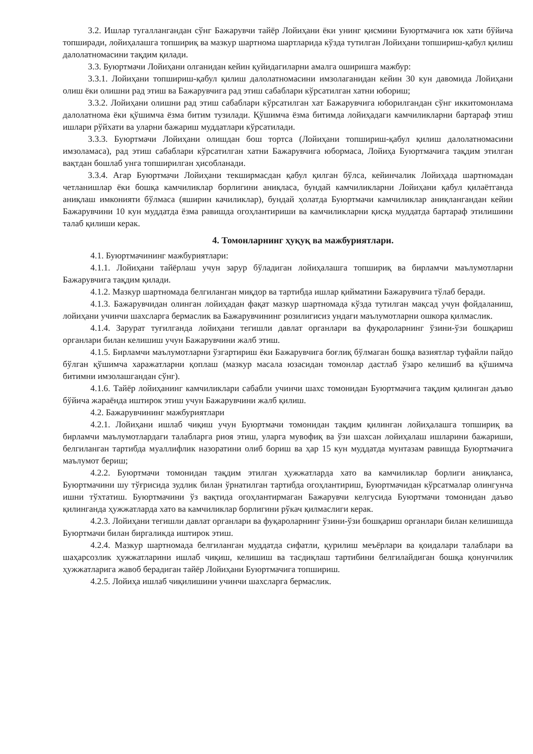3.2. Ишлар тугаллангандан сўнг Бажарувчи тайёр Лойиҳани ёки унинг қисмини Буюртмачига юк хати бўйича топширади, лойиҳалашга топшириқ ва мазкур шартнома шартларида кўзда тутилган Лойиҳани топшириш-қабул қилиш далолатномасини тақдим қилади.
3.3. Буюртмачи Лойиҳани олганидан кейин қуйидагиларни амалга оширишга мажбур:
3.3.1. Лойиҳани топшириш-қабул қилиш далолатномасини имзолаганидан кейин 30 кун давомида Лойиҳани олиш ёки олишни рад этиш ва Бажарувчига рад этиш сабаблари кўрсатилган хатни юбориш;
3.3.2. Лойиҳани олишни рад этиш сабаблари кўрсатилган хат Бажарувчига юборилгандан сўнг иккитомонлама далолатнома ёки қўшимча ёзма битим тузилади. Қўшимча ёзма битимда лойиҳадаги камчиликларни бартараф этиш ишлари рўйхати ва уларни бажариш муддатлари кўрсатилади.
3.3.3. Буюртмачи Лойиҳани олишдан бош тортса (Лойиҳани топшириш-қабул қилиш далолатномасини имзоламаса), рад этиш сабаблари кўрсатилган хатни Бажарувчига юбормаса, Лойиҳа Буюртмачига тақдим этилган вақтдан бошлаб унга топширилган ҳисобланади.
3.3.4. Агар Буюртмачи Лойиҳани текширмасдан қабул қилган бўлса, кейинчалик Лойиҳада шартномадан четланишлар ёки бошқа камчиликлар борлигини аниқласа, бундай камчиликларни Лойиҳани қабул қилаётганда аниқлаш имконияти бўлмаса (яширин качиликлар), бундай ҳолатда Буюртмачи камчиликлар аниқлангандан кейин Бажарувчини 10 кун муддатда ёзма равишда огоҳлантириши ва камчиликларни қисқа муддатда бартараф этилишини талаб қилиши керак.
4. Томонларнинг ҳуқуқ ва мажбуриятлари.
4.1. Буюртмачининг мажбуриятлари:
4.1.1. Лойиҳани тайёрлаш учун зарур бўладиган лойиҳалашга топшириқ ва бирламчи маълумотларни Бажарувчига тақдим қилади.
4.1.2. Мазкур шартномада белгиланган миқдор ва тартибда ишлар қийматини Бажарувчига тўлаб беради.
4.1.3. Бажарувчидан олинган лойиҳадан фақат мазкур шартномада кўзда тутилган мақсад учун фойдаланиш, лойиҳани учинчи шахсларга бермаслик ва Бажарувчининг розилигисиз ундаги маълумотларни ошкора қилмаслик.
4.1.4. Зарурат туғилганда лойиҳани тегишли давлат органлари ва фуқароларнинг ўзини-ўзи бошқариш органлари билан келишиш учун Бажарувчини жалб этиш.
4.1.5. Бирламчи маълумотларни ўзгартириш ёки Бажарувчига боғлиқ бўлмаган бошқа вазиятлар туфайли пайдо бўлган қўшимча харажатларни қоплаш (мазкур масала юзасидан томонлар дастлаб ўзаро келишиб ва қўшимча битимни имзолашгандан сўнг).
4.1.6. Тайёр лойиҳанинг камчиликлари сабабли учинчи шахс томонидан Буюртмачига тақдим қилинган даъво бўйича жараёнда иштирок этиш учун Бажарувчини жалб қилиш.
4.2. Бажарувчининг мажбуриятлари
4.2.1. Лойиҳани ишлаб чиқиш учун Буюртмачи томонидан тақдим қилинган лойиҳалашга топшириқ ва бирламчи маълумотлардаги талабларга риоя этиш, уларга мувофиқ ва ўзи шахсан лойиҳалаш ишларини бажариши, белгиланган тартибда муаллифлик назоратини олиб бориш ва ҳар 15 кун муддатда мунтазам равишда Буюртмачига маълумот бериш;
4.2.2. Буюртмачи томонидан тақдим этилган ҳужжатларда хато ва камчиликлар борлиги аниқланса, Буюртмачини шу тўғрисида зудлик билан ўрнатилган тартибда огоҳлантириш, Буюртмачидан кўрсатмалар олингунча ишни тўхтатиш. Буюртмачини ўз вақтида огоҳлантирмаган Бажарувчи келгусида Буюртмачи томонидан даъво қилинганда ҳужжатларда хато ва камчиликлар борлигини рўкач қилмаслиги керак.
4.2.3. Лойиҳани тегишли давлат органлари ва фуқароларнинг ўзини-ўзи бошқариш органлари билан келишишда Буюртмачи билан биргаликда иштирок этиш.
4.2.4. Мазкур шартномада белгиланган муддатда сифатли, қурилиш меъёрлари ва қоидалари талаблари ва шаҳарсозлик ҳужжатларини ишлаб чиқиш, келишиш ва тасдиқлаш тартибини белгилайдиган бошқа қонунчилик ҳужжатларига жавоб берадиган тайёр Лойиҳани Буюртмачига топшириш.
4.2.5. Лойиҳа ишлаб чиқилишини учинчи шахсларга бермаслик.